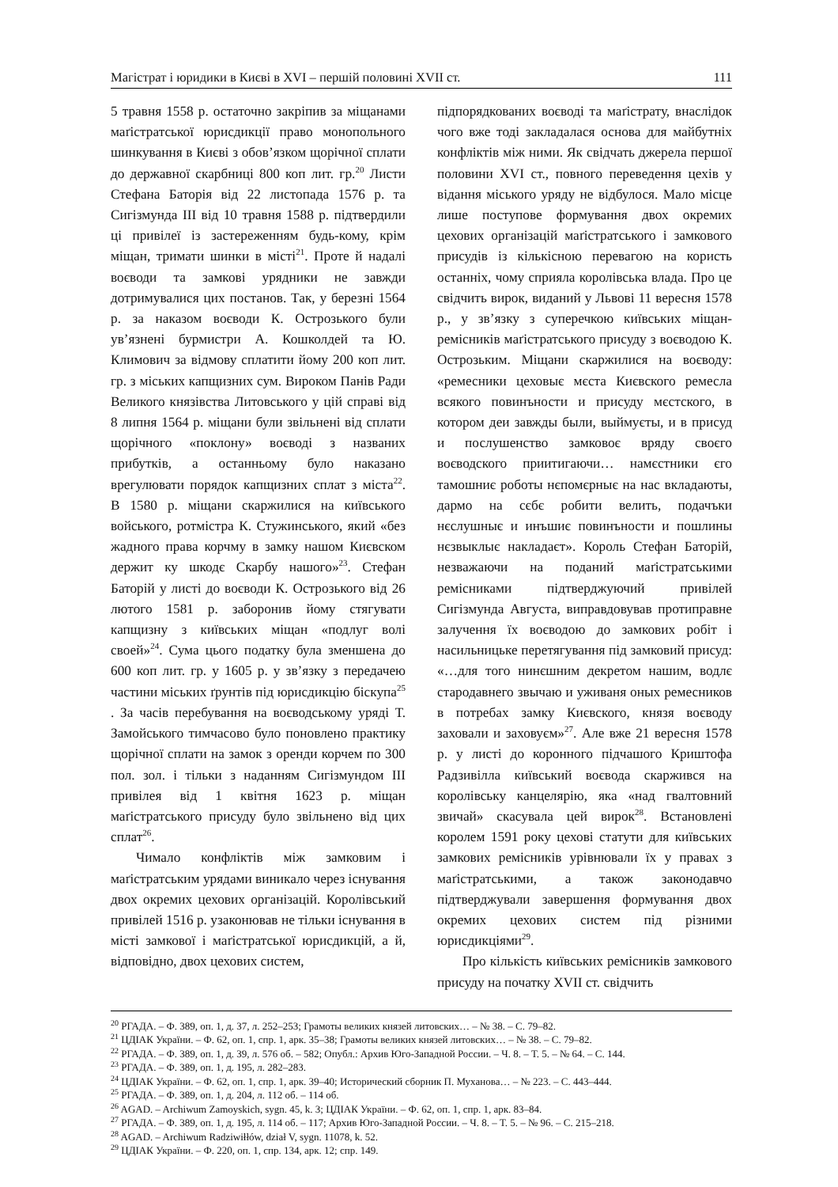Магістрат і юридики в Києві в XVI – першій половині XVII ст. 111
5 травня 1558 р. остаточно закріпив за міщанами маґістратської юрисдикції право монопольного шинкування в Києві з обов’язком щорічної сплати до державної скарбниці 800 коп лит. гр.<sup>20</sup> Листи Стефана Баторія від 22 листопада 1576 р. та Сигізмунда III від 10 травня 1588 р. підтвердили ці привілеї із застереженням будь-кому, крім міщан, тримати шинки в місті<sup>21</sup>. Проте й надалі воєводи та замкові урядники не завжди дотримувалися цих постанов. Так, у березні 1564 р. за наказом воєводи К. Острозького були ув’язнені бурмистри А. Кошколдей та Ю. Климович за відмову сплатити йому 200 коп лит. гр. з міських капщизних сум. Вироком Панів Ради Великого князівства Литовського у цій справі від 8 липня 1564 р. міщани були звільнені від сплати щорічного «поклону» воєводі з названих прибутків, а останньому було наказано врегулювати порядок капщизних сплат з міста<sup>22</sup>. В 1580 р. міщани скаржилися на київського войського, ротмістра К. Стужинського, який «без жадного права корчму в замку нашом Києвском держит ку шкодє Скарбу нашого»<sup>23</sup>. Стефан Баторій у листі до воєводи К. Острозького від 26 лютого 1581 р. заборонив йому стягувати капщизну з київських міщан «подлуг волі своей»<sup>24</sup>. Сума цього податку була зменшена до 600 коп лит. гр. у 1605 р. у зв’язку з передачею частини міських ґрунтів під юрисдикцію біскупа<sup>25</sup> . За часів перебування на воєводському уряді Т. Замойського тимчасово було поновлено практику щорічної сплати на замок з оренди корчем по 300 пол. зол. і тільки з наданням Сигізмундом III привілея від 1 квітня 1623 р. міщан маґістратського присуду було звільнено від цих сплат<sup>26</sup>.
Чимало конфліктів між замковим і маґістратським урядами виникало через існування двох окремих цехових організацій. Королівський привілей 1516 р. узаконював не тільки існування в місті замкової і маґістратської юрисдикцій, а й, відповідно, двох цехових систем,
підпорядкованих воєводі та маґістрату, внаслідок чого вже тоді закладалася основа для майбутніх конфліктів між ними. Як свідчать джерела першої половини XVI ст., повного переведення цехів у відання міського уряду не відбулося. Мало місце лише поступове формування двох окремих цехових організацій маґістратського і замкового присудів із кількісною перевагою на користь останніх, чому сприяла королівська влада. Про це свідчить вирок, виданий у Львові 11 вересня 1578 р., у зв’язку з суперечкою київських міщан-ремісників маґістратського присуду з воєводою К. Острозьким. Міщани скаржилися на воєводу: «ремесники цеховыє мєста Києвского ремесла всякого повинъности и присуду мєстского, в котором деи завжды были, выймуєты, и в присуд и послушенство замковоє вряду своєго воєводского приитигаючи… намєстники єго тамошниє роботы нєпомєрныє на нас вкладаюты, дармо на сєбє робити велить, подачъки нєслушныє и инъшиє повинъности и пошлины нєзвыклыє накладаєт». Король Стефан Баторій, незважаючи на поданий маґістратськими ремісниками підтверджуючий привілей Сигізмунда Августа, виправдовував протиправне залучення їх воєводою до замкових робіт і насильницьке перетягування під замковий присуд: «…для того нинєшним декретом нашим, водлє стародавнего звычаю и уживаня оных ремесников в потребах замку Києвского, князя воєводу заховали и заховуєм»<sup>27</sup>. Але вже 21 вересня 1578 р. у листі до коронного підчашого Криштофа Радзивілла київський воєвода скаржився на королівську канцелярію, яка «над гвалтовний звичай» скасувала цей вирок<sup>28</sup>. Встановлені королем 1591 року цехові статути для київських замкових ремісників урівнювали їх у правах з маґістратськими, а також законодавчо підтверджували завершення формування двох окремих цехових систем під різними юрисдикціями<sup>29</sup>.
Про кількість київських ремісників замкового присуду на початку XVII ст. свідчить
<sup>20</sup> РГАДА. – Ф. 389, оп. 1, д. 37, л. 252–253; Грамоты великих князей литовских… – № 38. – С. 79–82.
<sup>21</sup> ЦДІАК України. – Ф. 62, оп. 1, спр. 1, арк. 35–38; Грамоты великих князей литовских… – № 38. – С. 79–82.
<sup>22</sup> РГАДА. – Ф. 389, оп. 1, д. 39, л. 576 об. – 582; Опубл.: Архив Юго-Западной России. – Ч. 8. – Т. 5. – № 64. – С. 144.
<sup>23</sup> РГАДА. – Ф. 389, оп. 1, д. 195, л. 282–283.
<sup>24</sup> ЦДІАК України. – Ф. 62, оп. 1, спр. 1, арк. 39–40; Исторический сборник П. Муханова… – № 223. – С. 443–444.
<sup>25</sup> РГАДА. – Ф. 389, оп. 1, д. 204, л. 112 об. – 114 об.
<sup>26</sup> AGAD. – Archiwum Zamoyskich, sygn. 45, k. 3; ЦДІАК України. – Ф. 62, оп. 1, спр. 1, арк. 83–84.
<sup>27</sup> РГАДА. – Ф. 389, оп. 1, д. 195, л. 114 об. – 117; Архив Юго-Западной России. – Ч. 8. – Т. 5. – № 96. – С. 215–218.
<sup>28</sup> AGAD. – Archiwum Radziwiłłów, dział V, sygn. 11078, k. 52.
<sup>29</sup> ЦДІАК України. – Ф. 220, оп. 1, спр. 134, арк. 12; спр. 149.